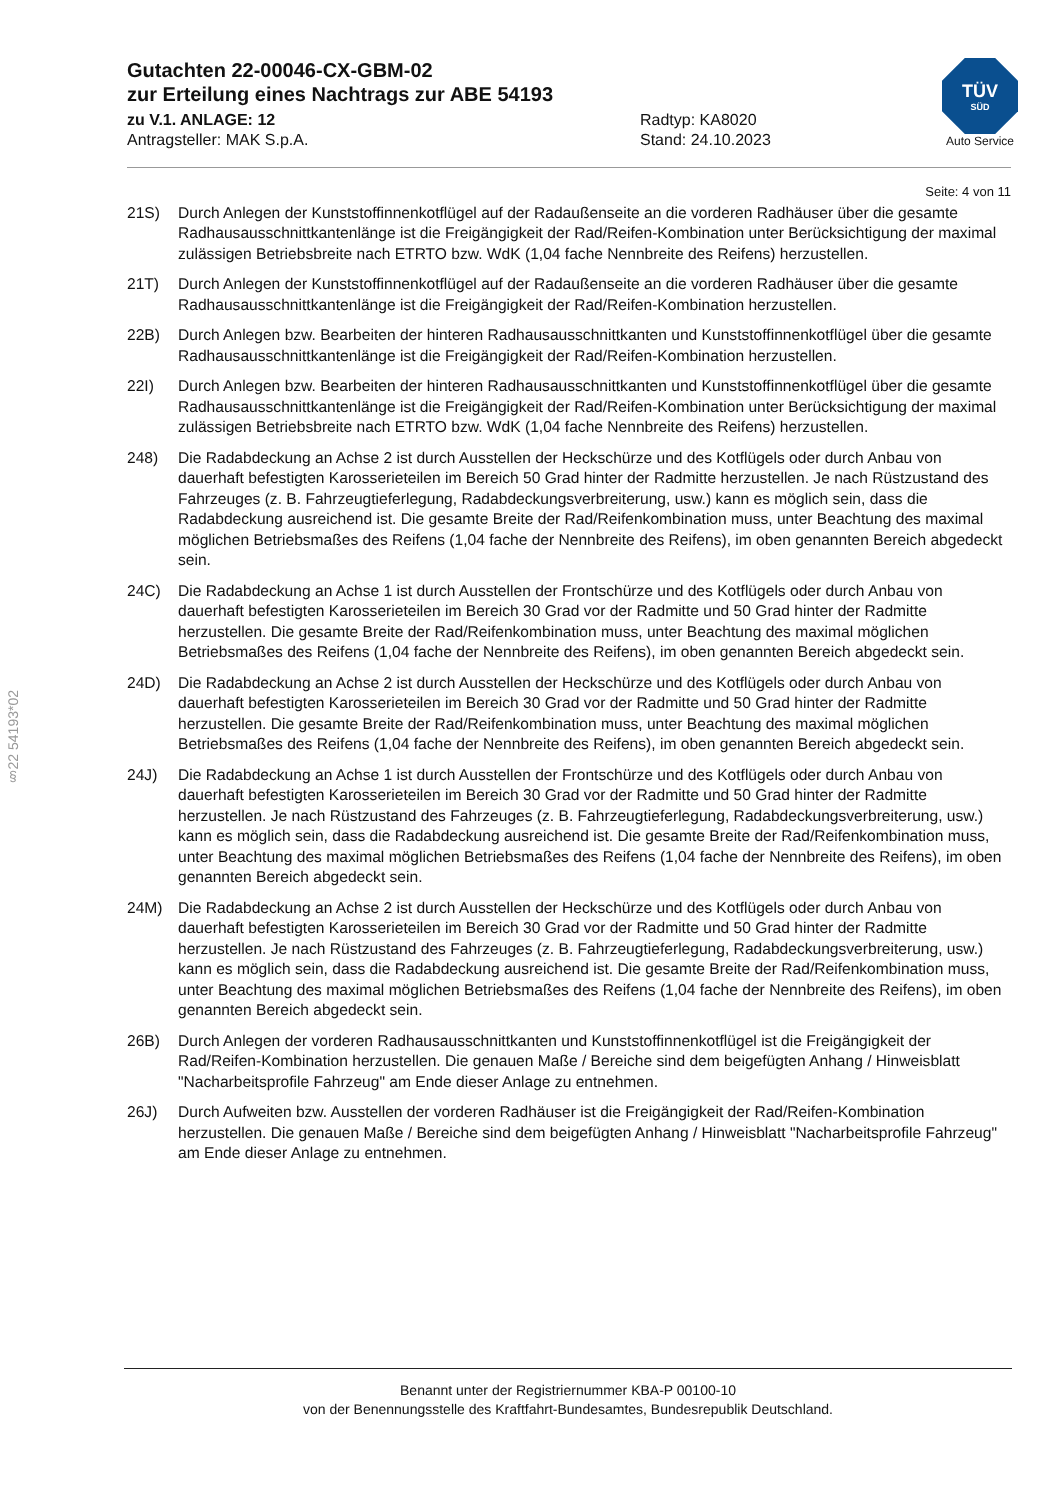Gutachten 22-00046-CX-GBM-02
zur Erteilung eines Nachtrags zur ABE 54193
zu V.1. ANLAGE: 12 Radtyp: KA8020
Antragsteller: MAK S.p.A. Stand: 24.10.2023
TÜV
SÜD
Auto Service
§22 54193*02
Seite: 4 von 11
21S) Durch Anlegen der Kunststoffinnenkotflügel auf der Radaußenseite an die vorderen Radhäuser über die gesamte Radhausausschnittkantenlänge ist die Freigängigkeit der Rad/Reifen-Kombination unter Berücksichtigung der maximal zulässigen Betriebsbreite nach ETRTO bzw. WdK (1,04 fache Nennbreite des Reifens) herzustellen.
21T) Durch Anlegen der Kunststoffinnenkotflügel auf der Radaußenseite an die vorderen Radhäuser über die gesamte Radhausausschnittkantenlänge ist die Freigängigkeit der Rad/Reifen-Kombination herzustellen.
22B) Durch Anlegen bzw. Bearbeiten der hinteren Radhausausschnittkanten und Kunststoffinnenkotflügel über die gesamte Radhausausschnittkantenlänge ist die Freigängigkeit der Rad/Reifen-Kombination herzustellen.
22I) Durch Anlegen bzw. Bearbeiten der hinteren Radhausausschnittkanten und Kunststoffinnenkotflügel über die gesamte Radhausausschnittkantenlänge ist die Freigängigkeit der Rad/Reifen-Kombination unter Berücksichtigung der maximal zulässigen Betriebsbreite nach ETRTO bzw. WdK (1,04 fache Nennbreite des Reifens) herzustellen.
248) Die Radabdeckung an Achse 2 ist durch Ausstellen der Heckschürze und des Kotflügels oder durch Anbau von dauerhaft befestigten Karosserieteilen im Bereich 50 Grad hinter der Radmitte herzustellen. Je nach Rüstzustand des Fahrzeuges (z. B. Fahrzeugtieferlegung, Radabdeckungsverbreiterung, usw.) kann es möglich sein, dass die Radabdeckung ausreichend ist. Die gesamte Breite der Rad/Reifenkombination muss, unter Beachtung des maximal möglichen Betriebsmaßes des Reifens (1,04 fache der Nennbreite des Reifens), im oben genannten Bereich abgedeckt sein.
24C) Die Radabdeckung an Achse 1 ist durch Ausstellen der Frontschürze und des Kotflügels oder durch Anbau von dauerhaft befestigten Karosserieteilen im Bereich 30 Grad vor der Radmitte und 50 Grad hinter der Radmitte herzustellen. Die gesamte Breite der Rad/Reifenkombination muss, unter Beachtung des maximal möglichen Betriebsmaßes des Reifens (1,04 fache der Nennbreite des Reifens), im oben genannten Bereich abgedeckt sein.
24D) Die Radabdeckung an Achse 2 ist durch Ausstellen der Heckschürze und des Kotflügels oder durch Anbau von dauerhaft befestigten Karosserieteilen im Bereich 30 Grad vor der Radmitte und 50 Grad hinter der Radmitte herzustellen. Die gesamte Breite der Rad/Reifenkombination muss, unter Beachtung des maximal möglichen Betriebsmaßes des Reifens (1,04 fache der Nennbreite des Reifens), im oben genannten Bereich abgedeckt sein.
24J) Die Radabdeckung an Achse 1 ist durch Ausstellen der Frontschürze und des Kotflügels oder durch Anbau von dauerhaft befestigten Karosserieteilen im Bereich 30 Grad vor der Radmitte und 50 Grad hinter der Radmitte herzustellen. Je nach Rüstzustand des Fahrzeuges (z. B. Fahrzeugtieferlegung, Radabdeckungsverbreiterung, usw.) kann es möglich sein, dass die Radabdeckung ausreichend ist. Die gesamte Breite der Rad/Reifenkombination muss, unter Beachtung des maximal möglichen Betriebsmaßes des Reifens (1,04 fache der Nennbreite des Reifens), im oben genannten Bereich abgedeckt sein.
24M) Die Radabdeckung an Achse 2 ist durch Ausstellen der Heckschürze und des Kotflügels oder durch Anbau von dauerhaft befestigten Karosserieteilen im Bereich 30 Grad vor der Radmitte und 50 Grad hinter der Radmitte herzustellen. Je nach Rüstzustand des Fahrzeuges (z. B. Fahrzeugtieferlegung, Radabdeckungsverbreiterung, usw.) kann es möglich sein, dass die Radabdeckung ausreichend ist. Die gesamte Breite der Rad/Reifenkombination muss, unter Beachtung des maximal möglichen Betriebsmaßes des Reifens (1,04 fache der Nennbreite des Reifens), im oben genannten Bereich abgedeckt sein.
26B) Durch Anlegen der vorderen Radhausausschnittkanten und Kunststoffinnenkotflügel ist die Freigängigkeit der Rad/Reifen-Kombination herzustellen. Die genauen Maße / Bereiche sind dem beigefügten Anhang / Hinweisblatt "Nacharbeitsprofile Fahrzeug" am Ende dieser Anlage zu entnehmen.
26J) Durch Aufweiten bzw. Ausstellen der vorderen Radhäuser ist die Freigängigkeit der Rad/Reifen-Kombination herzustellen. Die genauen Maße / Bereiche sind dem beigefügten Anhang / Hinweisblatt "Nacharbeitsprofile Fahrzeug" am Ende dieser Anlage zu entnehmen.
Benannt unter der Registriernummer KBA-P 00100-10
von der Benennungsstelle des Kraftfahrt-Bundesamtes, Bundesrepublik Deutschland.